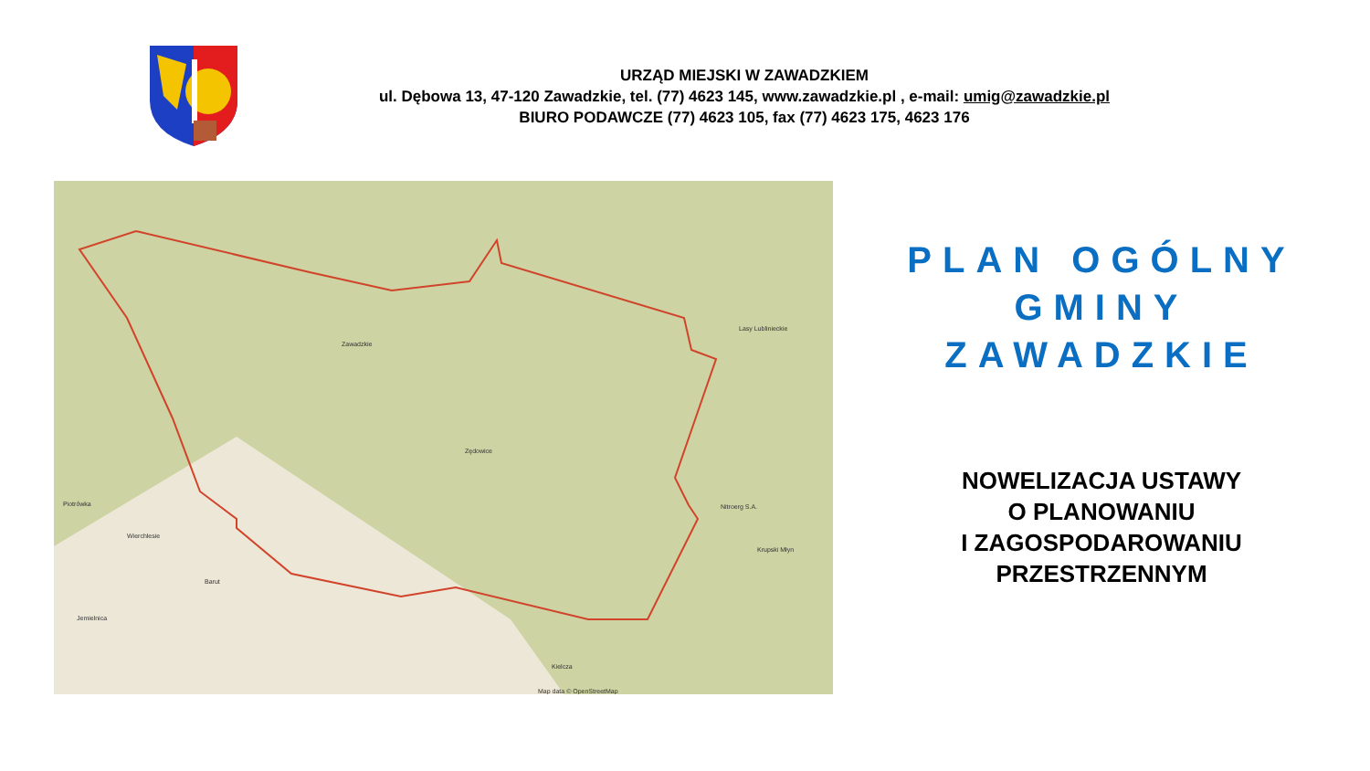URZĄD MIEJSKI W ZAWADZKIEM
ul. Dębowa 13, 47-120 Zawadzkie, tel. (77) 4623 145, www.zawadzkie.pl , e-mail: umig@zawadzkie.pl
BIURO PODAWCZE (77) 4623 105, fax (77) 4623 175, 4623 176
Zawadzkie
Zędowice
Kielcza
Nitroerg S.A.
Lasy Lublinieckie
Piotrówka
Wierchlesie
Barut
Jemielnica
Krupski Młyn
Map data © OpenStreetMap
PLAN OGÓLNY
GMINY
ZAWADZKIE
NOWELIZACJA USTAWY
O PLANOWANIU
I ZAGOSPODAROWANIU
PRZESTRZENNYM